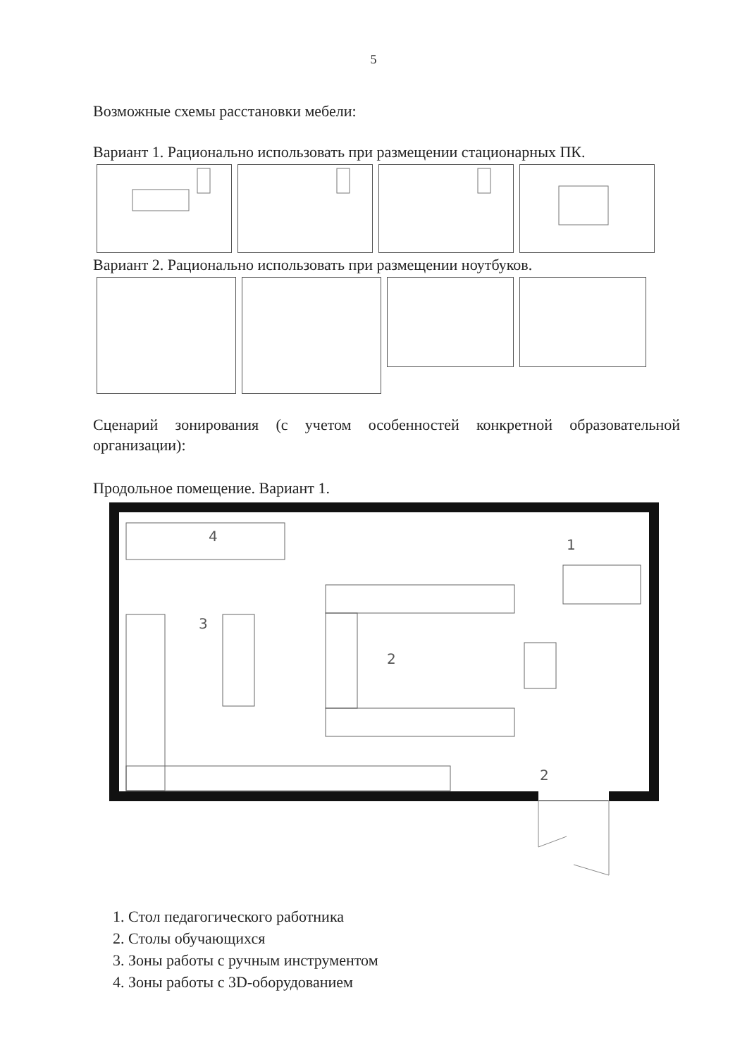5
Возможные схемы расстановки мебели:
Вариант 1. Рационально использовать при размещении стационарных ПК.
Вариант 2. Рационально использовать при размещении ноутбуков.
Сценарий зонирования (с учетом особенностей конкретной образовательной организации):
Продольное помещение. Вариант 1.
4
1
3
2
2
1. Стол педагогического работника
2. Столы обучающихся
3. Зоны работы с ручным инструментом
4. Зоны работы с 3D-оборудованием